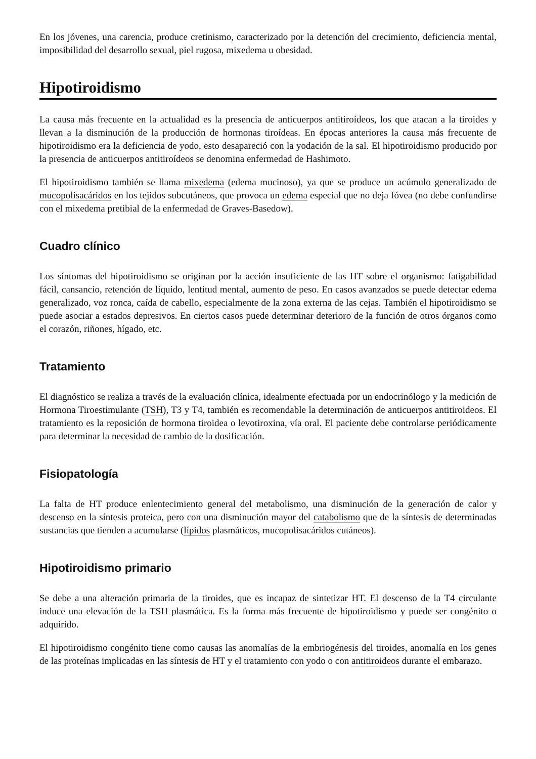En los jóvenes, una carencia, produce cretinismo, caracterizado por la detención del crecimiento, deficiencia mental, imposibilidad del desarrollo sexual, piel rugosa, mixedema u obesidad.
Hipotiroidismo
La causa más frecuente en la actualidad es la presencia de anticuerpos antitiroídeos, los que atacan a la tiroides y llevan a la disminución de la producción de hormonas tiroídeas. En épocas anteriores la causa más frecuente de hipotiroidismo era la deficiencia de yodo, esto desapareció con la yodación de la sal. El hipotiroidismo producido por la presencia de anticuerpos antitiroídeos se denomina enfermedad de Hashimoto.
El hipotiroidismo también se llama mixedema (edema mucinoso), ya que se produce un acúmulo generalizado de mucopolisacáridos en los tejidos subcutáneos, que provoca un edema especial que no deja fóvea (no debe confundirse con el mixedema pretibial de la enfermedad de Graves-Basedow).
Cuadro clínico
Los síntomas del hipotiroidismo se originan por la acción insuficiente de las HT sobre el organismo: fatigabilidad fácil, cansancio, retención de líquido, lentitud mental, aumento de peso. En casos avanzados se puede detectar edema generalizado, voz ronca, caída de cabello, especialmente de la zona externa de las cejas. También el hipotiroidismo se puede asociar a estados depresivos. En ciertos casos puede determinar deterioro de la función de otros órganos como el corazón, riñones, hígado, etc.
Tratamiento
El diagnóstico se realiza a través de la evaluación clínica, idealmente efectuada por un endocrinólogo y la medición de Hormona Tiroestimulante (TSH), T3 y T4, también es recomendable la determinación de anticuerpos antitiroideos. El tratamiento es la reposición de hormona tiroidea o levotiroxina, vía oral. El paciente debe controlarse periódicamente para determinar la necesidad de cambio de la dosificación.
Fisiopatología
La falta de HT produce enlentecimiento general del metabolismo, una disminución de la generación de calor y descenso en la síntesis proteica, pero con una disminución mayor del catabolismo que de la síntesis de determinadas sustancias que tienden a acumularse (lípidos plasmáticos, mucopolisacáridos cutáneos).
Hipotiroidismo primario
Se debe a una alteración primaria de la tiroides, que es incapaz de sintetizar HT. El descenso de la T4 circulante induce una elevación de la TSH plasmática. Es la forma más frecuente de hipotiroidismo y puede ser congénito o adquirido.
El hipotiroidismo congénito tiene como causas las anomalías de la embriogénesis del tiroides, anomalía en los genes de las proteínas implicadas en las síntesis de HT y el tratamiento con yodo o con antitiroideos durante el embarazo.